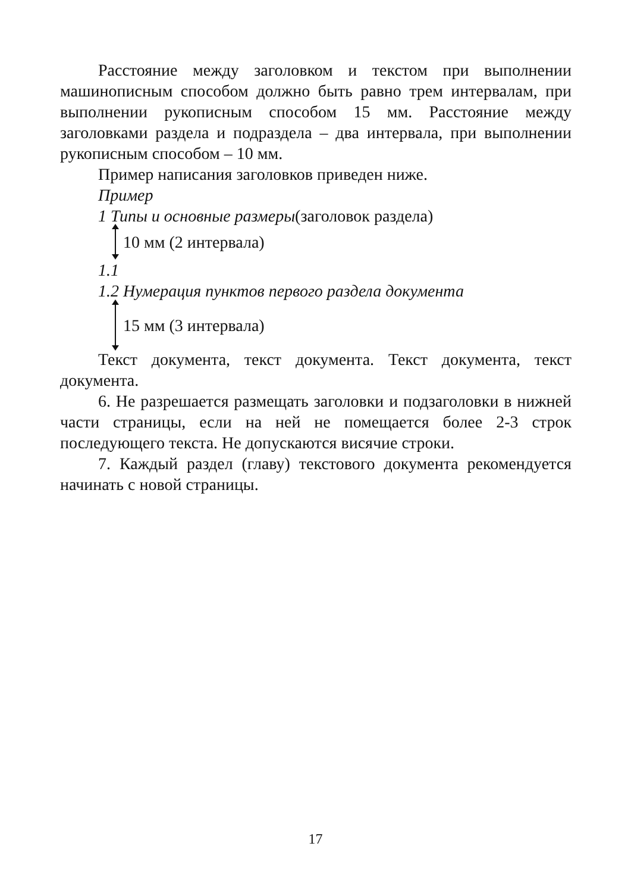Расстояние между заголовком и текстом при выполнении машинописным способом должно быть равно трем интервалам, при выполнении рукописным способом 15 мм. Расстояние между заголовками раздела и подраздела – два интервала, при выполнении рукописным способом – 10 мм.
Пример написания заголовков приведен ниже.
Пример
1 Типы и основные размеры(заголовок раздела)
10 мм (2 интервала)
1.1
1.2 Нумерация пунктов первого раздела документа
15 мм (3 интервала)
Текст документа, текст документа. Текст документа, текст документа.
6. Не разрешается размещать заголовки и подзаголовки в нижней части страницы, если на ней не помещается более 2-3 строк последующего текста. Не допускаются висячие строки.
7. Каждый раздел (главу) текстового документа рекомендуется начинать с новой страницы.
17